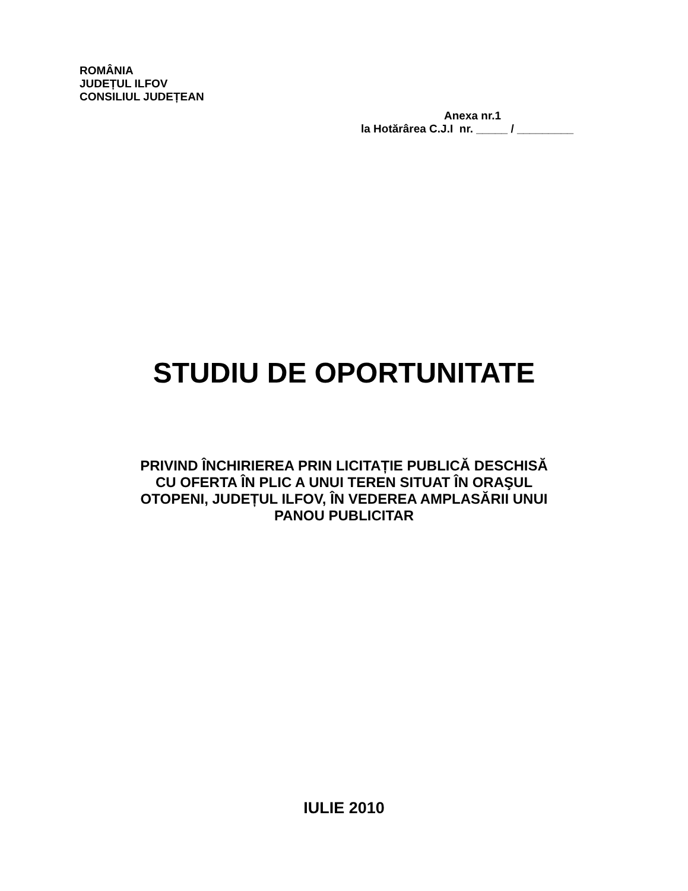ROMÂNIA
JUDEȚUL ILFOV
CONSILIUL JUDEȚEAN
Anexa nr.1
la Hotărârea C.J.I nr. _____ / _________
STUDIU DE OPORTUNITATE
PRIVIND ÎNCHIRIEREA PRIN LICITAȚIE PUBLICĂ DESCHISĂ
CU OFERTA ÎN PLIC A UNUI TEREN SITUAT ÎN ORAŞUL
OTOPENI, JUDEȚUL ILFOV, ÎN VEDEREA AMPLASĂRII UNUI
PANOU PUBLICITAR
IULIE 2010